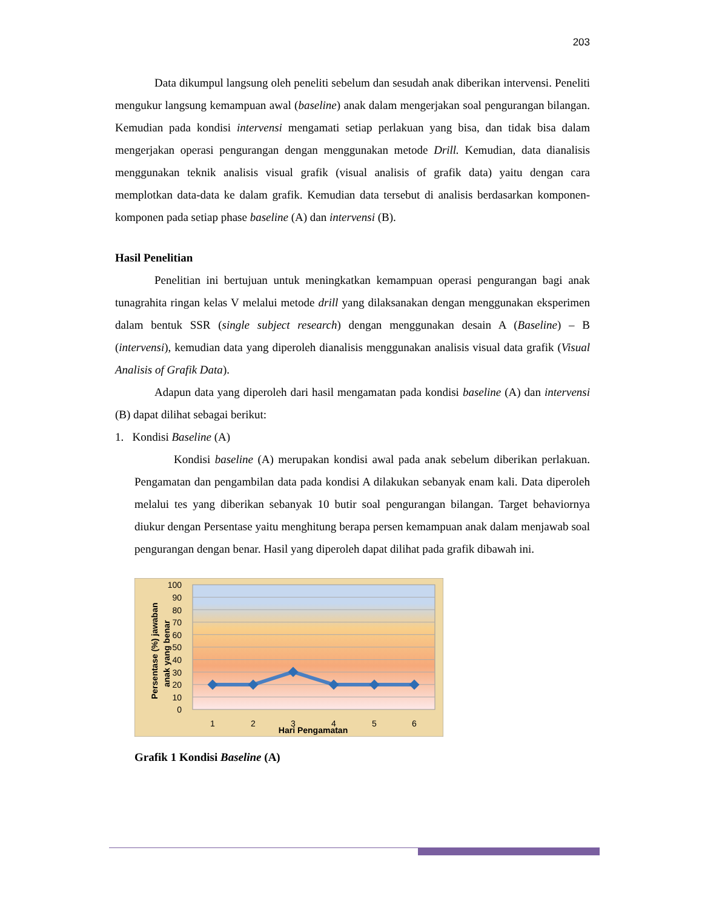203
Data dikumpul langsung oleh peneliti sebelum dan sesudah anak diberikan intervensi. Peneliti mengukur langsung kemampuan awal (baseline) anak dalam mengerjakan soal pengurangan bilangan. Kemudian pada kondisi intervensi mengamati setiap perlakuan yang bisa, dan tidak bisa dalam mengerjakan operasi pengurangan dengan menggunakan metode Drill. Kemudian, data dianalisis menggunakan teknik analisis visual grafik (visual analisis of grafik data) yaitu dengan cara memplotkan data-data ke dalam grafik. Kemudian data tersebut di analisis berdasarkan komponen-komponen pada setiap phase baseline (A) dan intervensi (B).
Hasil Penelitian
Penelitian ini bertujuan untuk meningkatkan kemampuan operasi pengurangan bagi anak tunagrahita ringan kelas V melalui metode drill yang dilaksanakan dengan menggunakan eksperimen dalam bentuk SSR (single subject research) dengan menggunakan desain A (Baseline) – B (intervensi), kemudian data yang diperoleh dianalisis menggunakan analisis visual data grafik (Visual Analisis of Grafik Data).
Adapun data yang diperoleh dari hasil mengamatan pada kondisi baseline (A) dan intervensi (B) dapat dilihat sebagai berikut:
1. Kondisi Baseline (A)
Kondisi baseline (A) merupakan kondisi awal pada anak sebelum diberikan perlakuan. Pengamatan dan pengambilan data pada kondisi A dilakukan sebanyak enam kali. Data diperoleh melalui tes yang diberikan sebanyak 10 butir soal pengurangan bilangan. Target behaviornya diukur dengan Persentase yaitu menghitung berapa persen kemampuan anak dalam menjawab soal pengurangan dengan benar. Hasil yang diperoleh dapat dilihat pada grafik dibawah ini.
100
90
80
70
60
50
40
30
20
10
0
1
2
3
4
5
6
Hari Pengamatan
Persentase (%) jawaban
anak yang benar
Grafik 1 Kondisi Baseline (A)